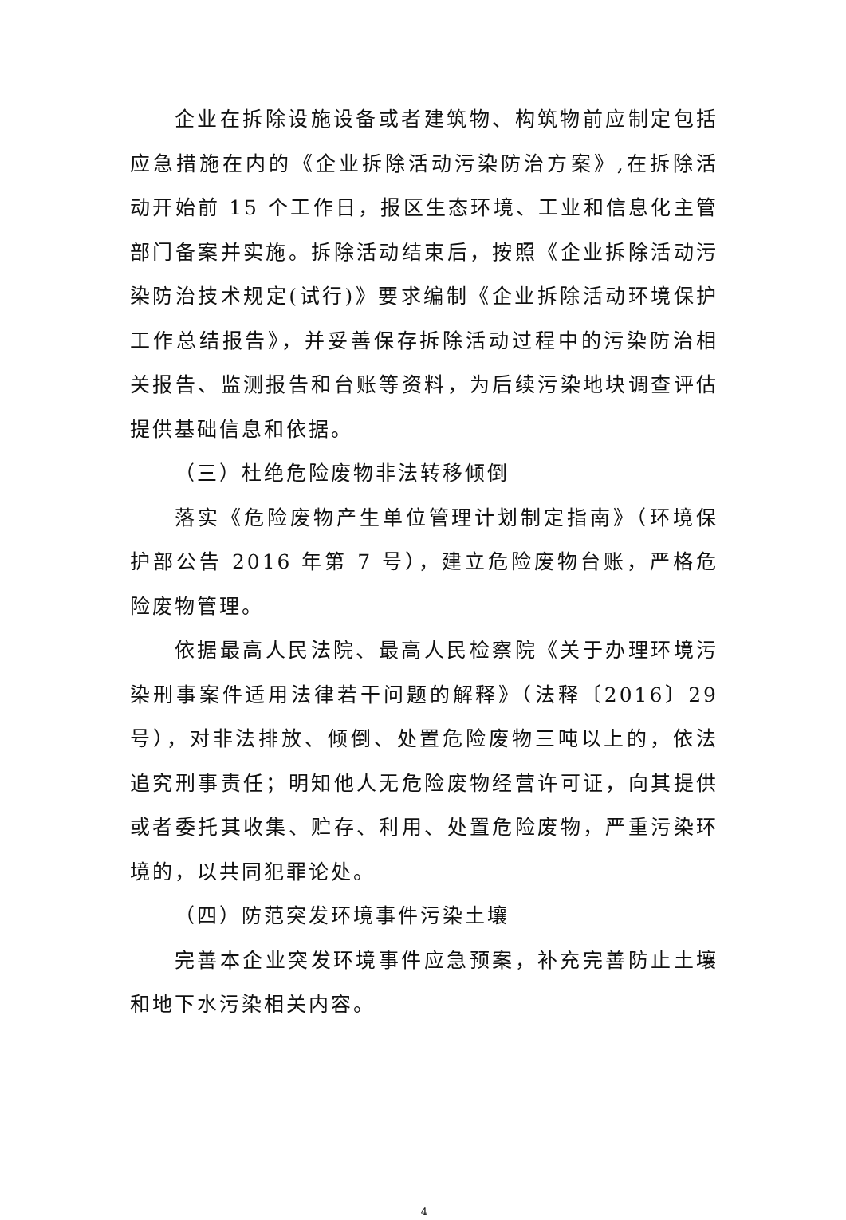企业在拆除设施设备或者建筑物、构筑物前应制定包括应急措施在内的《企业拆除活动污染防治方案》,在拆除活动开始前 15 个工作日，报区生态环境、工业和信息化主管部门备案并实施。拆除活动结束后，按照《企业拆除活动污染防治技术规定(试行)》要求编制《企业拆除活动环境保护工作总结报告》，并妥善保存拆除活动过程中的污染防治相关报告、监测报告和台账等资料，为后续污染地块调查评估提供基础信息和依据。
（三）杜绝危险废物非法转移倾倒
落实《危险废物产生单位管理计划制定指南》（环境保护部公告 2016 年第 7 号），建立危险废物台账，严格危险废物管理。
依据最高人民法院、最高人民检察院《关于办理环境污染刑事案件适用法律若干问题的解释》（法释〔2016〕29 号），对非法排放、倾倒、处置危险废物三吨以上的，依法追究刑事责任；明知他人无危险废物经营许可证，向其提供或者委托其收集、贮存、利用、处置危险废物，严重污染环境的，以共同犯罪论处。
（四）防范突发环境事件污染土壤
完善本企业突发环境事件应急预案，补充完善防止土壤和地下水污染相关内容。
4